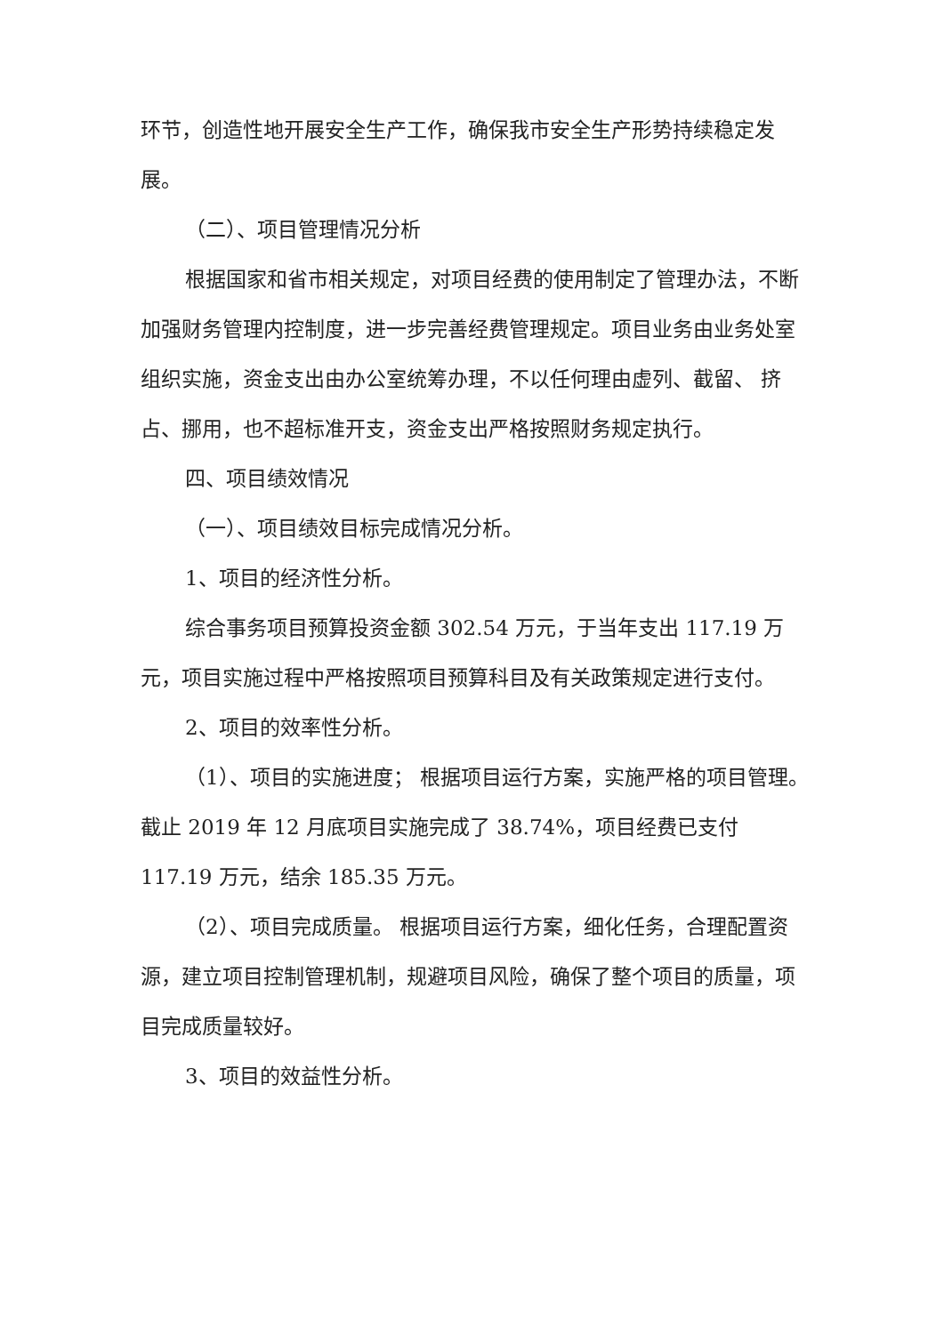环节，创造性地开展安全生产工作，确保我市安全生产形势持续稳定发展。
（二）、项目管理情况分析
根据国家和省市相关规定，对项目经费的使用制定了管理办法，不断加强财务管理内控制度，进一步完善经费管理规定。项目业务由业务处室组织实施，资金支出由办公室统筹办理，不以任何理由虚列、截留、 挤占、挪用，也不超标准开支，资金支出严格按照财务规定执行。
四、项目绩效情况
（一）、项目绩效目标完成情况分析。
1、项目的经济性分析。
综合事务项目预算投资金额 302.54 万元，于当年支出 117.19 万元，项目实施过程中严格按照项目预算科目及有关政策规定进行支付。
2、项目的效率性分析。
（1）、项目的实施进度； 根据项目运行方案，实施严格的项目管理。截止 2019 年 12 月底项目实施完成了 38.74%，项目经费已支付 117.19 万元，结余 185.35 万元。
（2）、项目完成质量。 根据项目运行方案，细化任务，合理配置资源，建立项目控制管理机制，规避项目风险，确保了整个项目的质量，项目完成质量较好。
3、项目的效益性分析。